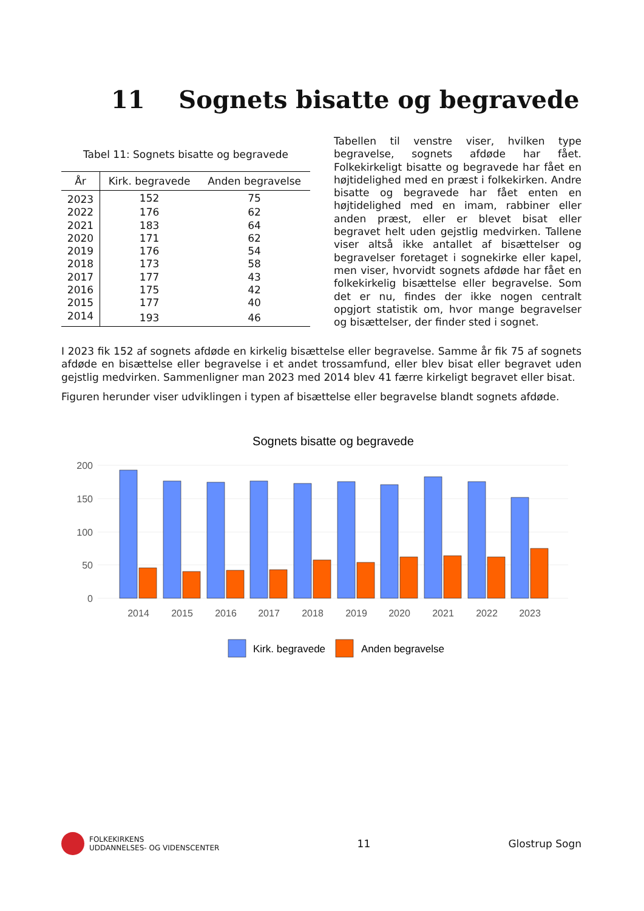11 Sognets bisatte og begravede
Tabel 11: Sognets bisatte og begravede
| År | Kirk. begravede | Anden begravelse |
| --- | --- | --- |
| 2023 | 152 | 75 |
| 2022 | 176 | 62 |
| 2021 | 183 | 64 |
| 2020 | 171 | 62 |
| 2019 | 176 | 54 |
| 2018 | 173 | 58 |
| 2017 | 177 | 43 |
| 2016 | 175 | 42 |
| 2015 | 177 | 40 |
| 2014 | 193 | 46 |
Tabellen til venstre viser, hvilken type begravelse, sognets afdøde har fået. Folkekirkeligt bisatte og begravede har fået en højtidelighed med en præst i folkekirken. Andre bisatte og begravede har fået enten en højtidelighed med en imam, rabbiner eller anden præst, eller er blevet bisat eller begravet helt uden gejstlig medvirken. Tallene viser altså ikke antallet af bisættelser og begravelser foretaget i sognekirke eller kapel, men viser, hvorvidt sognets afdøde har fået en folkekirkelig bisættelse eller begravelse. Som det er nu, findes der ikke nogen centralt opgjort statistik om, hvor mange begravelser og bisættelser, der finder sted i sognet.
I 2023 fik 152 af sognets afdøde en kirkelig bisættelse eller begravelse. Samme år fik 75 af sognets afdøde en bisættelse eller begravelse i et andet trossamfund, eller blev bisat eller begravet uden gejstlig medvirken. Sammenligner man 2023 med 2014 blev 41 færre kirkeligt begravet eller bisat.
Figuren herunder viser udviklingen i typen af bisættelse eller begravelse blandt sognets afdøde.
Sognets bisatte og begravede
200
150
100
50
0
2014
2015
2016
2017
2018
2019
2020
2021
2022
2023
Kirk. begravede
Anden begravelse
FOLKEKIRKENS
UDDANNELSES- OG VIDENSCENTER
11 Glostrup Sogn